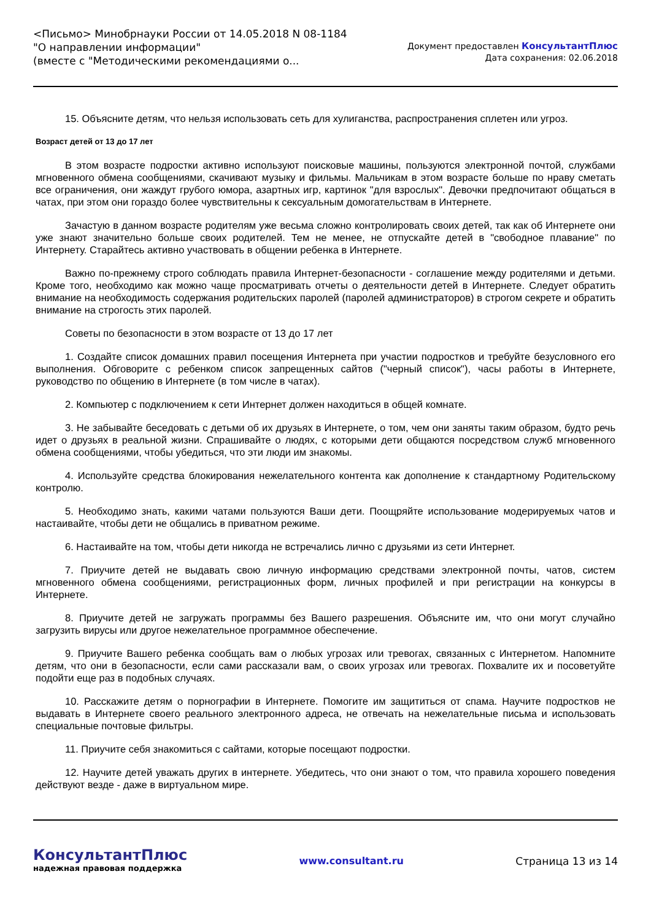<Письмо> Минобрнауки России от 14.05.2018 N 08-1184
"О направлении информации"
(вместе с "Методическими рекомендациями о...
Документ предоставлен КонсультантПлюс
Дата сохранения: 02.06.2018
15. Объясните детям, что нельзя использовать сеть для хулиганства, распространения сплетен или угроз.
Возраст детей от 13 до 17 лет
В этом возрасте подростки активно используют поисковые машины, пользуются электронной почтой, службами мгновенного обмена сообщениями, скачивают музыку и фильмы. Мальчикам в этом возрасте больше по нраву сметать все ограничения, они жаждут грубого юмора, азартных игр, картинок "для взрослых". Девочки предпочитают общаться в чатах, при этом они гораздо более чувствительны к сексуальным домогательствам в Интернете.
Зачастую в данном возрасте родителям уже весьма сложно контролировать своих детей, так как об Интернете они уже знают значительно больше своих родителей. Тем не менее, не отпускайте детей в "свободное плавание" по Интернету. Старайтесь активно участвовать в общении ребенка в Интернете.
Важно по-прежнему строго соблюдать правила Интернет-безопасности - соглашение между родителями и детьми. Кроме того, необходимо как можно чаще просматривать отчеты о деятельности детей в Интернете. Следует обратить внимание на необходимость содержания родительских паролей (паролей администраторов) в строгом секрете и обратить внимание на строгость этих паролей.
Советы по безопасности в этом возрасте от 13 до 17 лет
1. Создайте список домашних правил посещения Интернета при участии подростков и требуйте безусловного его выполнения. Обговорите с ребенком список запрещенных сайтов ("черный список"), часы работы в Интернете, руководство по общению в Интернете (в том числе в чатах).
2. Компьютер с подключением к сети Интернет должен находиться в общей комнате.
3. Не забывайте беседовать с детьми об их друзьях в Интернете, о том, чем они заняты таким образом, будто речь идет о друзьях в реальной жизни. Спрашивайте о людях, с которыми дети общаются посредством служб мгновенного обмена сообщениями, чтобы убедиться, что эти люди им знакомы.
4. Используйте средства блокирования нежелательного контента как дополнение к стандартному Родительскому контролю.
5. Необходимо знать, какими чатами пользуются Ваши дети. Поощряйте использование модерируемых чатов и настаивайте, чтобы дети не общались в приватном режиме.
6. Настаивайте на том, чтобы дети никогда не встречались лично с друзьями из сети Интернет.
7. Приучите детей не выдавать свою личную информацию средствами электронной почты, чатов, систем мгновенного обмена сообщениями, регистрационных форм, личных профилей и при регистрации на конкурсы в Интернете.
8. Приучите детей не загружать программы без Вашего разрешения. Объясните им, что они могут случайно загрузить вирусы или другое нежелательное программное обеспечение.
9. Приучите Вашего ребенка сообщать вам о любых угрозах или тревогах, связанных с Интернетом. Напомните детям, что они в безопасности, если сами рассказали вам, о своих угрозах или тревогах. Похвалите их и посоветуйте подойти еще раз в подобных случаях.
10. Расскажите детям о порнографии в Интернете. Помогите им защититься от спама. Научите подростков не выдавать в Интернете своего реального электронного адреса, не отвечать на нежелательные письма и использовать специальные почтовые фильтры.
11. Приучите себя знакомиться с сайтами, которые посещают подростки.
12. Научите детей уважать других в интернете. Убедитесь, что они знают о том, что правила хорошего поведения действуют везде - даже в виртуальном мире.
КонсультантПлюс
надежная правовая поддержка
www.consultant.ru Страница 13 из 14